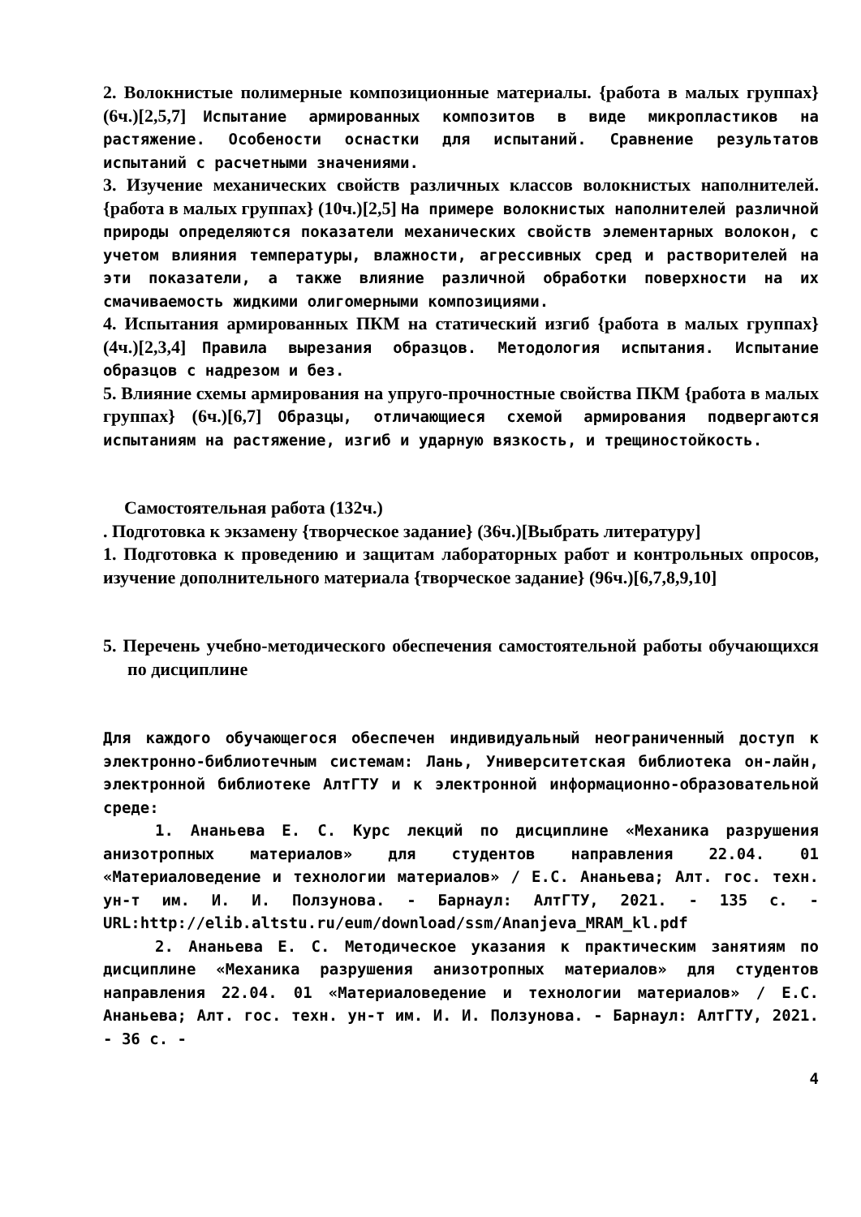2. Волокнистые полимерные композиционные материалы. {работа в малых группах} (6ч.)[2,5,7] Испытание армированных композитов в виде микропластиков на растяжение. Особености оснастки для испытаний. Сравнение результатов испытаний с расчетными значениями.
3. Изучение механических свойств различных классов волокнистых наполнителей. {работа в малых группах} (10ч.)[2,5] На примере волокнистых наполнителей различной природы определяются показатели механических свойств элементарных волокон, с учетом влияния температуры, влажности, агрессивных сред и растворителей на эти показатели, а также влияние различной обработки поверхности на их смачиваемость жидкими олигомерными композициями.
4. Испытания армированных ПКМ на статический изгиб {работа в малых группах} (4ч.)[2,3,4] Правила вырезания образцов. Методология испытания. Испытание образцов с надрезом и без.
5. Влияние схемы армирования на упруго-прочностные свойства ПКМ {работа в малых группах} (6ч.)[6,7] Образцы, отличающиеся схемой армирования подвергаются испытаниям на растяжение, изгиб и ударную вязкость, и трещиностойкость.
Самостоятельная работа (132ч.)
. Подготовка к экзамену {творческое задание} (36ч.)[Выбрать литературу]
1. Подготовка к проведению и защитам лабораторных работ и контрольных опросов, изучение дополнительного материала {творческое задание} (96ч.)[6,7,8,9,10]
5. Перечень учебно-методического обеспечения самостоятельной работы обучающихся по дисциплине
Для каждого обучающегося обеспечен индивидуальный неограниченный доступ к электронно-библиотечным системам: Лань, Университетская библиотека он-лайн, электронной библиотеке АлтГТУ и к электронной информационно-образовательной среде:
1. Ананьева Е. С. Курс лекций по дисциплине «Механика разрушения анизотропных материалов» для студентов направления 22.04. 01 «Материаловедение и технологии материалов» / Е.С. Ананьева; Алт. гос. техн. ун-т им. И. И. Ползунова. - Барнаул: АлтГТУ, 2021. - 135 с. - URL:http://elib.altstu.ru/eum/download/ssm/Ananjeva_MRAM_kl.pdf
2. Ананьева Е. С. Методическое указания к практическим занятиям по дисциплине «Механика разрушения анизотропных материалов» для студентов направления 22.04. 01 «Материаловедение и технологии материалов» / Е.С. Ананьева; Алт. гос. техн. ун-т им. И. И. Ползунова. - Барнаул: АлтГТУ, 2021. - 36 с. -
4